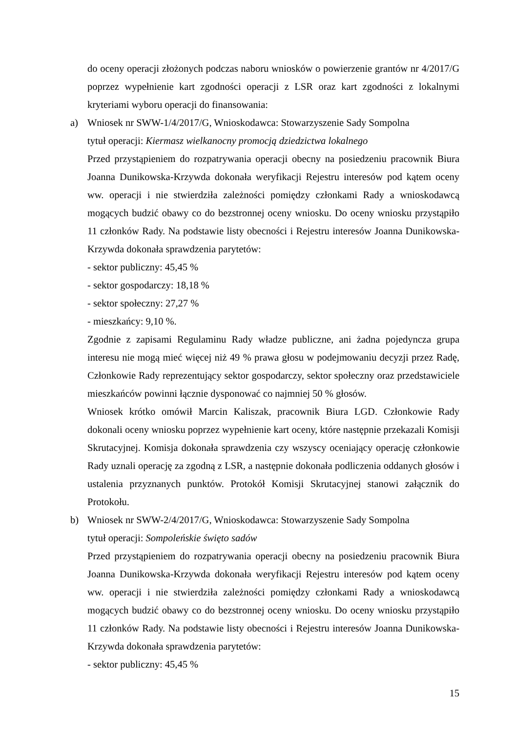do oceny operacji złożonych podczas naboru wniosków o powierzenie grantów nr 4/2017/G poprzez wypełnienie kart zgodności operacji z LSR oraz kart zgodności z lokalnymi kryteriami wyboru operacji do finansowania:
a) Wniosek nr SWW-1/4/2017/G, Wnioskodawca: Stowarzyszenie Sady Sompolna
tytuł operacji: Kiermasz wielkanocny promocją dziedzictwa lokalnego
Przed przystąpieniem do rozpatrywania operacji obecny na posiedzeniu pracownik Biura Joanna Dunikowska-Krzywda dokonała weryfikacji Rejestru interesów pod kątem oceny ww. operacji i nie stwierdziła zależności pomiędzy członkami Rady a wnioskodawcą mogących budzić obawy co do bezstronnej oceny wniosku. Do oceny wniosku przystąpiło 11 członków Rady. Na podstawie listy obecności i Rejestru interesów Joanna Dunikowska-Krzywda dokonała sprawdzenia parytetów:
- sektor publiczny: 45,45 %
- sektor gospodarczy: 18,18 %
- sektor społeczny: 27,27 %
- mieszkańcy: 9,10 %.
Zgodnie z zapisami Regulaminu Rady władze publiczne, ani żadna pojedyncza grupa interesu nie mogą mieć więcej niż 49 % prawa głosu w podejmowaniu decyzji przez Radę, Członkowie Rady reprezentujący sektor gospodarczy, sektor społeczny oraz przedstawiciele mieszkańców powinni łącznie dysponować co najmniej 50 % głosów.
Wniosek krótko omówił Marcin Kaliszak, pracownik Biura LGD. Członkowie Rady dokonali oceny wniosku poprzez wypełnienie kart oceny, które następnie przekazali Komisji Skrutacyjnej. Komisja dokonała sprawdzenia czy wszyscy oceniający operację członkowie Rady uznali operację za zgodną z LSR, a następnie dokonała podliczenia oddanych głosów i ustalenia przyznanych punktów. Protokół Komisji Skrutacyjnej stanowi załącznik do Protokołu.
b) Wniosek nr SWW-2/4/2017/G, Wnioskodawca: Stowarzyszenie Sady Sompolna
tytuł operacji: Sompoleńskie święto sadów
Przed przystąpieniem do rozpatrywania operacji obecny na posiedzeniu pracownik Biura Joanna Dunikowska-Krzywda dokonała weryfikacji Rejestru interesów pod kątem oceny ww. operacji i nie stwierdziła zależności pomiędzy członkami Rady a wnioskodawcą mogących budzić obawy co do bezstronnej oceny wniosku. Do oceny wniosku przystąpiło 11 członków Rady. Na podstawie listy obecności i Rejestru interesów Joanna Dunikowska-Krzywda dokonała sprawdzenia parytetów:
- sektor publiczny: 45,45 %
15